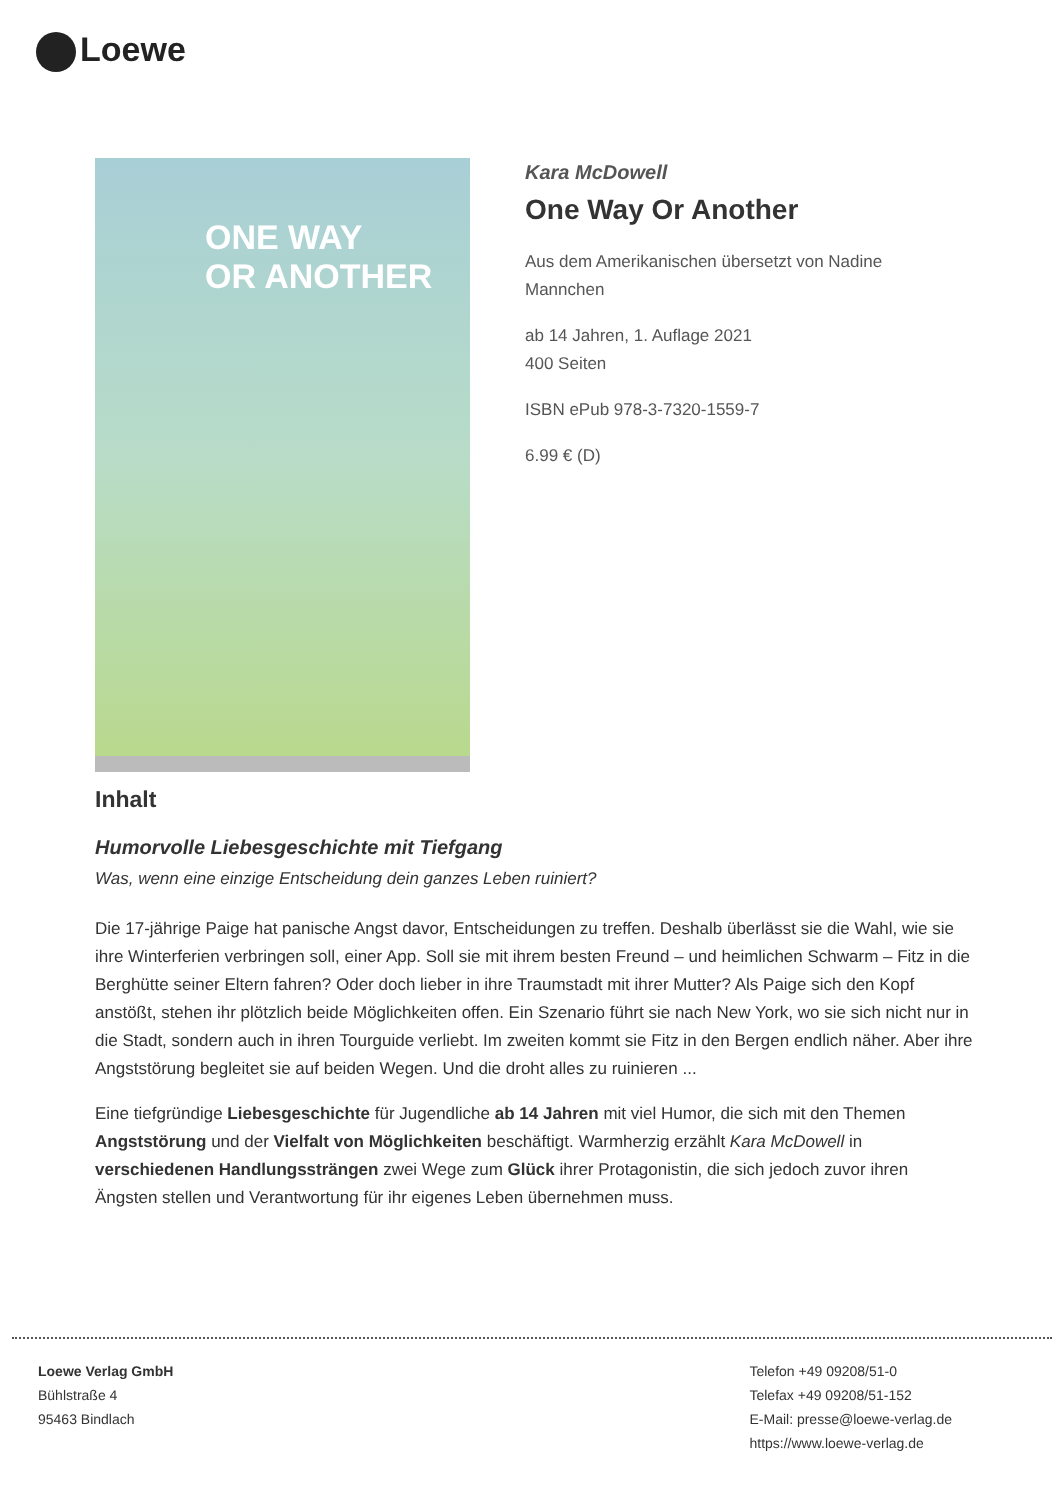Loewe
ONE WAY
OR ANOTHER
Kara McDowell
One Way Or Another
Aus dem Amerikanischen übersetzt von Nadine
Mannchen
ab 14 Jahren, 1. Auflage 2021
400 Seiten
ISBN ePub 978-3-7320-1559-7
6.99 € (D)
Inhalt
Humorvolle Liebesgeschichte mit Tiefgang
Was, wenn eine einzige Entscheidung dein ganzes Leben ruiniert?
Die 17-jährige Paige hat panische Angst davor, Entscheidungen zu treffen. Deshalb überlässt sie die Wahl, wie sie ihre Winterferien verbringen soll, einer App. Soll sie mit ihrem besten Freund – und heimlichen Schwarm – Fitz in die Berghütte seiner Eltern fahren? Oder doch lieber in ihre Traumstadt mit ihrer Mutter? Als Paige sich den Kopf anstößt, stehen ihr plötzlich beide Möglichkeiten offen. Ein Szenario führt sie nach New York, wo sie sich nicht nur in die Stadt, sondern auch in ihren Tourguide verliebt. Im zweiten kommt sie Fitz in den Bergen endlich näher. Aber ihre Angststörung begleitet sie auf beiden Wegen. Und die droht alles zu ruinieren ...
Eine tiefgründige Liebesgeschichte für Jugendliche ab 14 Jahren mit viel Humor, die sich mit den Themen Angststörung und der Vielfalt von Möglichkeiten beschäftigt. Warmherzig erzählt Kara McDowell in verschiedenen Handlungssträngen zwei Wege zum Glück ihrer Protagonistin, die sich jedoch zuvor ihren Ängsten stellen und Verantwortung für ihr eigenes Leben übernehmen muss.
Loewe Verlag GmbH
Bühlstraße 4
95463 Bindlach
Telefon +49 09208/51-0
Telefax +49 09208/51-152
E-Mail: presse@loewe-verlag.de
https://www.loewe-verlag.de